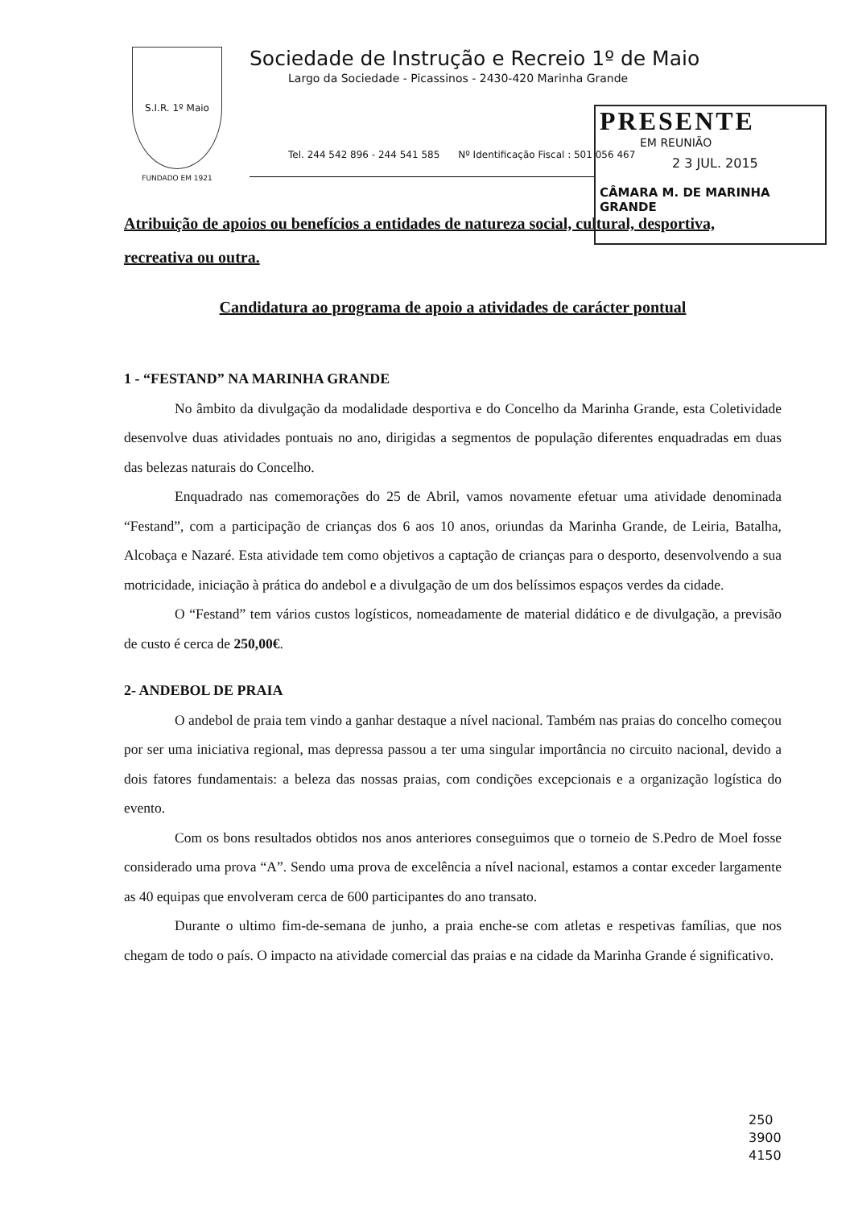S.I.R. 1º Maio
FUNDADO EM 1921
Sociedade de Instrução e Recreio 1º de Maio
Largo da Sociedade - Picassinos - 2430-420 Marinha Grande
Tel. 244 542 896 - 244 541 585 Nº Identificação Fiscal : 501 056 467
PRESENTE
EM REUNIÃO
2 3 JUL. 2015
CÂMARA M. DE MARINHA GRANDE
Atribuição de apoios ou benefícios a entidades de natureza social, cultural, desportiva, recreativa ou outra.
Candidatura ao programa de apoio a atividades de carácter pontual
1 - “FESTAND” NA MARINHA GRANDE
No âmbito da divulgação da modalidade desportiva e do Concelho da Marinha Grande, esta Coletividade desenvolve duas atividades pontuais no ano, dirigidas a segmentos de população diferentes enquadradas em duas das belezas naturais do Concelho.
Enquadrado nas comemorações do 25 de Abril, vamos novamente efetuar uma atividade denominada “Festand”, com a participação de crianças dos 6 aos 10 anos, oriundas da Marinha Grande, de Leiria, Batalha, Alcobaça e Nazaré. Esta atividade tem como objetivos a captação de crianças para o desporto, desenvolvendo a sua motricidade, iniciação à prática do andebol e a divulgação de um dos belíssimos espaços verdes da cidade.
O “Festand” tem vários custos logísticos, nomeadamente de material didático e de divulgação, a previsão de custo é cerca de 250,00€.
2- ANDEBOL DE PRAIA
O andebol de praia tem vindo a ganhar destaque a nível nacional. Também nas praias do concelho começou por ser uma iniciativa regional, mas depressa passou a ter uma singular importância no circuito nacional, devido a dois fatores fundamentais: a beleza das nossas praias, com condições excepcionais e a organização logística do evento.
Com os bons resultados obtidos nos anos anteriores conseguimos que o torneio de S.Pedro de Moel fosse considerado uma prova “A”. Sendo uma prova de excelência a nível nacional, estamos a contar exceder largamente as 40 equipas que envolveram cerca de 600 participantes do ano transato.
Durante o ultimo fim-de-semana de junho, a praia enche-se com atletas e respetivas famílias, que nos chegam de todo o país. O impacto na atividade comercial das praias e na cidade da Marinha Grande é significativo.
250
3900
4150